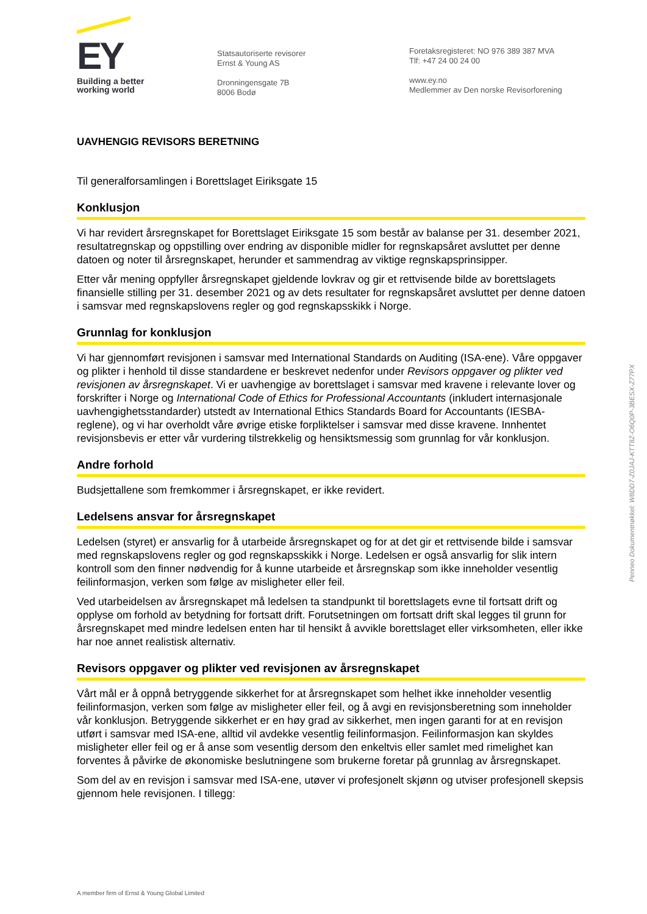EY
Building a better
working world
Statsautoriserte revisorer
Ernst & Young AS
Dronningensgate 7B
8006 Bodø
Foretaksregisteret: NO 976 389 387 MVA
Tlf: +47 24 00 24 00
www.ey.no
Medlemmer av Den norske Revisorforening
UAVHENGIG REVISORS BERETNING
Til generalforsamlingen i Borettslaget Eiriksgate 15
Konklusjon
Vi har revidert årsregnskapet for Borettslaget Eiriksgate 15 som består av balanse per 31. desember 2021, resultatregnskap og oppstilling over endring av disponible midler for regnskapsåret avsluttet per denne datoen og noter til årsregnskapet, herunder et sammendrag av viktige regnskapsprinsipper.
Etter vår mening oppfyller årsregnskapet gjeldende lovkrav og gir et rettvisende bilde av borettslagets finansielle stilling per 31. desember 2021 og av dets resultater for regnskapsåret avsluttet per denne datoen i samsvar med regnskapslovens regler og god regnskapsskikk i Norge.
Grunnlag for konklusjon
Vi har gjennomført revisjonen i samsvar med International Standards on Auditing (ISA-ene). Våre oppgaver og plikter i henhold til disse standardene er beskrevet nedenfor under Revisors oppgaver og plikter ved revisjonen av årsregnskapet. Vi er uavhengige av borettslaget i samsvar med kravene i relevante lover og forskrifter i Norge og International Code of Ethics for Professional Accountants (inkludert internasjonale uavhengighetsstandarder) utstedt av International Ethics Standards Board for Accountants (IESBA-reglene), og vi har overholdt våre øvrige etiske forpliktelser i samsvar med disse kravene. Innhentet revisjonsbevis er etter vår vurdering tilstrekkelig og hensiktsmessig som grunnlag for vår konklusjon.
Andre forhold
Budsjettallene som fremkommer i årsregnskapet, er ikke revidert.
Ledelsens ansvar for årsregnskapet
Ledelsen (styret) er ansvarlig for å utarbeide årsregnskapet og for at det gir et rettvisende bilde i samsvar med regnskapslovens regler og god regnskapsskikk i Norge. Ledelsen er også ansvarlig for slik intern kontroll som den finner nødvendig for å kunne utarbeide et årsregnskap som ikke inneholder vesentlig feilinformasjon, verken som følge av misligheter eller feil.
Ved utarbeidelsen av årsregnskapet må ledelsen ta standpunkt til borettslagets evne til fortsatt drift og opplyse om forhold av betydning for fortsatt drift. Forutsetningen om fortsatt drift skal legges til grunn for årsregnskapet med mindre ledelsen enten har til hensikt å avvikle borettslaget eller virksomheten, eller ikke har noe annet realistisk alternativ.
Revisors oppgaver og plikter ved revisjonen av årsregnskapet
Vårt mål er å oppnå betryggende sikkerhet for at årsregnskapet som helhet ikke inneholder vesentlig feilinformasjon, verken som følge av misligheter eller feil, og å avgi en revisjonsberetning som inneholder vår konklusjon. Betryggende sikkerhet er en høy grad av sikkerhet, men ingen garanti for at en revisjon utført i samsvar med ISA-ene, alltid vil avdekke vesentlig feilinformasjon. Feilinformasjon kan skyldes misligheter eller feil og er å anse som vesentlig dersom den enkeltvis eller samlet med rimelighet kan forventes å påvirke de økonomiske beslutningene som brukerne foretar på grunnlag av årsregnskapet.
Som del av en revisjon i samsvar med ISA-ene, utøver vi profesjonelt skjønn og utviser profesjonell skepsis gjennom hele revisjonen. I tillegg:
A member firm of Ernst & Young Global Limited
Penneo Dokumentnøkkel: W8DD7-Z0JAJ-KTT8Z-O6Q0P-3BESX-Z77PX